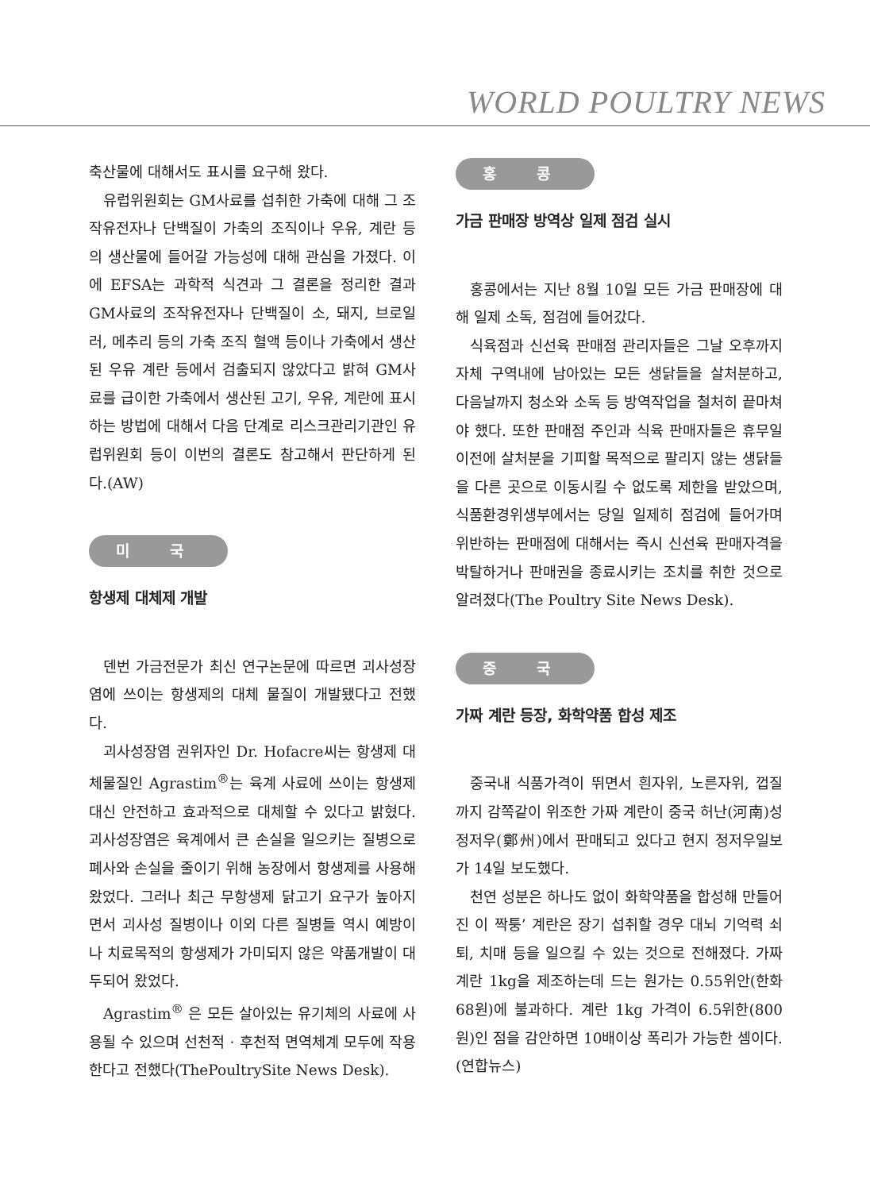WORLD POULTRY NEWS
축산물에 대해서도 표시를 요구해 왔다.
유럽위원회는 GM사료를 섭취한 가축에 대해 그 조작유전자나 단백질이 가축의 조직이나 우유, 계란 등의 생산물에 들어갈 가능성에 대해 관심을 가졌다. 이에 EFSA는 과학적 식견과 그 결론을 정리한 결과 GM사료의 조작유전자나 단백질이 소, 돼지, 브로일러, 메추리 등의 가축 조직 혈액 등이나 가축에서 생산된 우유 계란 등에서 검출되지 않았다고 밝혀 GM사료를 급이한 가축에서 생산된 고기, 우유, 계란에 표시하는 방법에 대해서 다음 단계로 리스크관리기관인 유럽위원회 등이 이번의 결론도 참고해서 판단하게 된다.(AW)
미 국
항생제 대체제 개발
덴번 가금전문가 최신 연구논문에 따르면 괴사성장염에 쓰이는 항생제의 대체 물질이 개발됐다고 전했다.
괴사성장염 권위자인 Dr. Hofacre씨는 항생제 대체물질인 Agrastim<sup>®</sup>는 육계 사료에 쓰이는 항생제 대신 안전하고 효과적으로 대체할 수 있다고 밝혔다. 괴사성장염은 육계에서 큰 손실을 일으키는 질병으로 폐사와 손실을 줄이기 위해 농장에서 항생제를 사용해 왔었다. 그러나 최근 무항생제 닭고기 요구가 높아지면서 괴사성 질병이나 이외 다른 질병들 역시 예방이나 치료목적의 항생제가 가미되지 않은 약품개발이 대두되어 왔었다.
Agrastim<sup>®</sup> 은 모든 살아있는 유기체의 사료에 사용될 수 있으며 선천적 · 후천적 면역체계 모두에 작용한다고 전했다(ThePoultrySite News Desk).
홍 콩
가금 판매장 방역상 일제 점검 실시
홍콩에서는 지난 8월 10일 모든 가금 판매장에 대해 일제 소독, 점검에 들어갔다.
식육점과 신선육 판매점 관리자들은 그날 오후까지 자체 구역내에 남아있는 모든 생닭들을 살처분하고, 다음날까지 청소와 소독 등 방역작업을 철처히 끝마쳐야 했다. 또한 판매점 주인과 식육 판매자들은 휴무일 이전에 살처분을 기피할 목적으로 팔리지 않는 생닭들을 다른 곳으로 이동시킬 수 없도록 제한을 받았으며, 식품환경위생부에서는 당일 일제히 점검에 들어가며 위반하는 판매점에 대해서는 즉시 신선육 판매자격을 박탈하거나 판매권을 종료시키는 조치를 취한 것으로 알려졌다(The Poultry Site News Desk).
중 국
가짜 계란 등장, 화학약품 합성 제조
중국내 식품가격이 뛰면서 흰자위, 노른자위, 껍질까지 감쪽같이 위조한 가짜 계란이 중국 허난(河南)성 정저우(鄭州)에서 판매되고 있다고 현지 정저우일보가 14일 보도했다.
천연 성분은 하나도 없이 화학약품을 합성해 만들어진 이 짝퉁’ 계란은 장기 섭취할 경우 대뇌 기억력 쇠퇴, 치매 등을 일으킬 수 있는 것으로 전해졌다. 가짜 계란 1kg을 제조하는데 드는 원가는 0.55위안(한화 68원)에 불과하다. 계란 1kg 가격이 6.5위한(800원)인 점을 감안하면 10배이상 폭리가 가능한 셈이다.(연합뉴스)